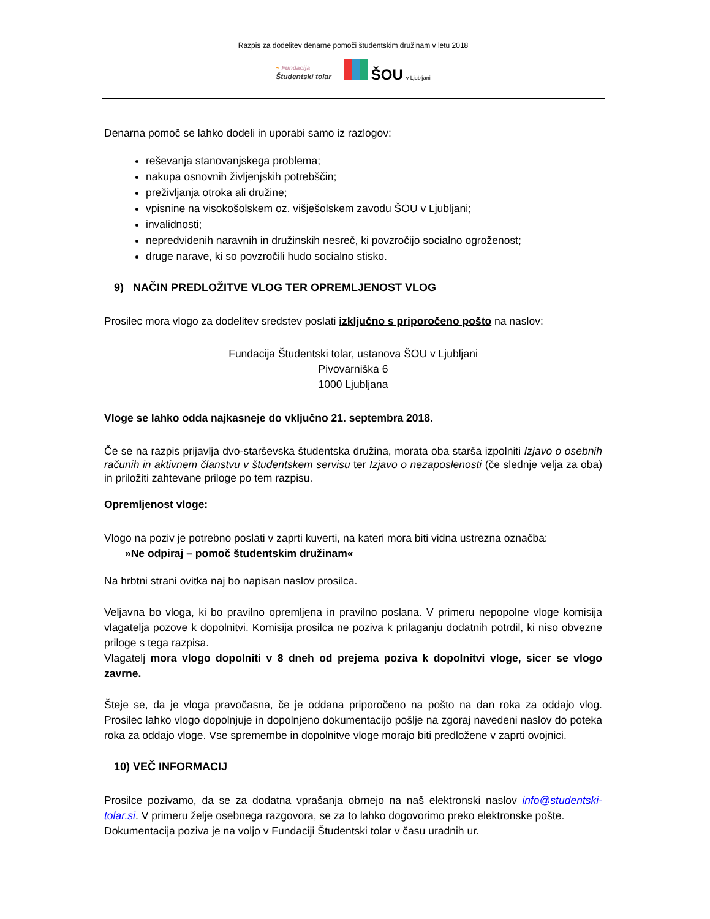Razpis za dodelitev denarne pomoči študentskim družinam v letu 2018
~ Fundacija
Študentski tolar
ŠOU v Ljubljani
Denarna pomoč se lahko dodeli in uporabi samo iz razlogov:
reševanja stanovanjskega problema;
nakupa osnovnih življenjskih potrebščin;
preživljanja otroka ali družine;
vpisnine na visokošolskem oz. višješolskem zavodu ŠOU v Ljubljani;
invalidnosti;
nepredvidenih naravnih in družinskih nesreč, ki povzročijo socialno ogroženost;
druge narave, ki so povzročili hudo socialno stisko.
9) NAČIN PREDLOŽITVE VLOG TER OPREMLJENOST VLOG
Prosilec mora vlogo za dodelitev sredstev poslati izključno s priporočeno pošto na naslov:
Fundacija Študentski tolar, ustanova ŠOU v Ljubljani
Pivovarniška 6
1000 Ljubljana
Vloge se lahko odda najkasneje do vključno 21. septembra 2018.
Če se na razpis prijavlja dvo-starševska študentska družina, morata oba starša izpolniti Izjavo o osebnih računih in aktivnem članstvu v študentskem servisu ter Izjavo o nezaposlenosti (če slednje velja za oba) in priložiti zahtevane priloge po tem razpisu.
Opremljenost vloge:
Vlogo na poziv je potrebno poslati v zaprti kuverti, na kateri mora biti vidna ustrezna označba:
»Ne odpiraj – pomoč študentskim družinam«
Na hrbtni strani ovitka naj bo napisan naslov prosilca.
Veljavna bo vloga, ki bo pravilno opremljena in pravilno poslana. V primeru nepopolne vloge komisija vlagatelja pozove k dopolnitvi. Komisija prosilca ne poziva k prilaganju dodatnih potrdil, ki niso obvezne priloge s tega razpisa.
Vlagatelj mora vlogo dopolniti v 8 dneh od prejema poziva k dopolnitvi vloge, sicer se vlogo zavrne.
Šteje se, da je vloga pravočasna, če je oddana priporočeno na pošto na dan roka za oddajo vlog. Prosilec lahko vlogo dopolnjuje in dopolnjeno dokumentacijo pošlje na zgoraj navedeni naslov do poteka roka za oddajo vloge. Vse spremembe in dopolnitve vloge morajo biti predložene v zaprti ovojnici.
10) VEČ INFORMACIJ
Prosilce pozivamo, da se za dodatna vprašanja obrnejo na naš elektronski naslov info@studentski-tolar.si. V primeru želje osebnega razgovora, se za to lahko dogovorimo preko elektronske pošte.
Dokumentacija poziva je na voljo v Fundaciji Študentski tolar v času uradnih ur.